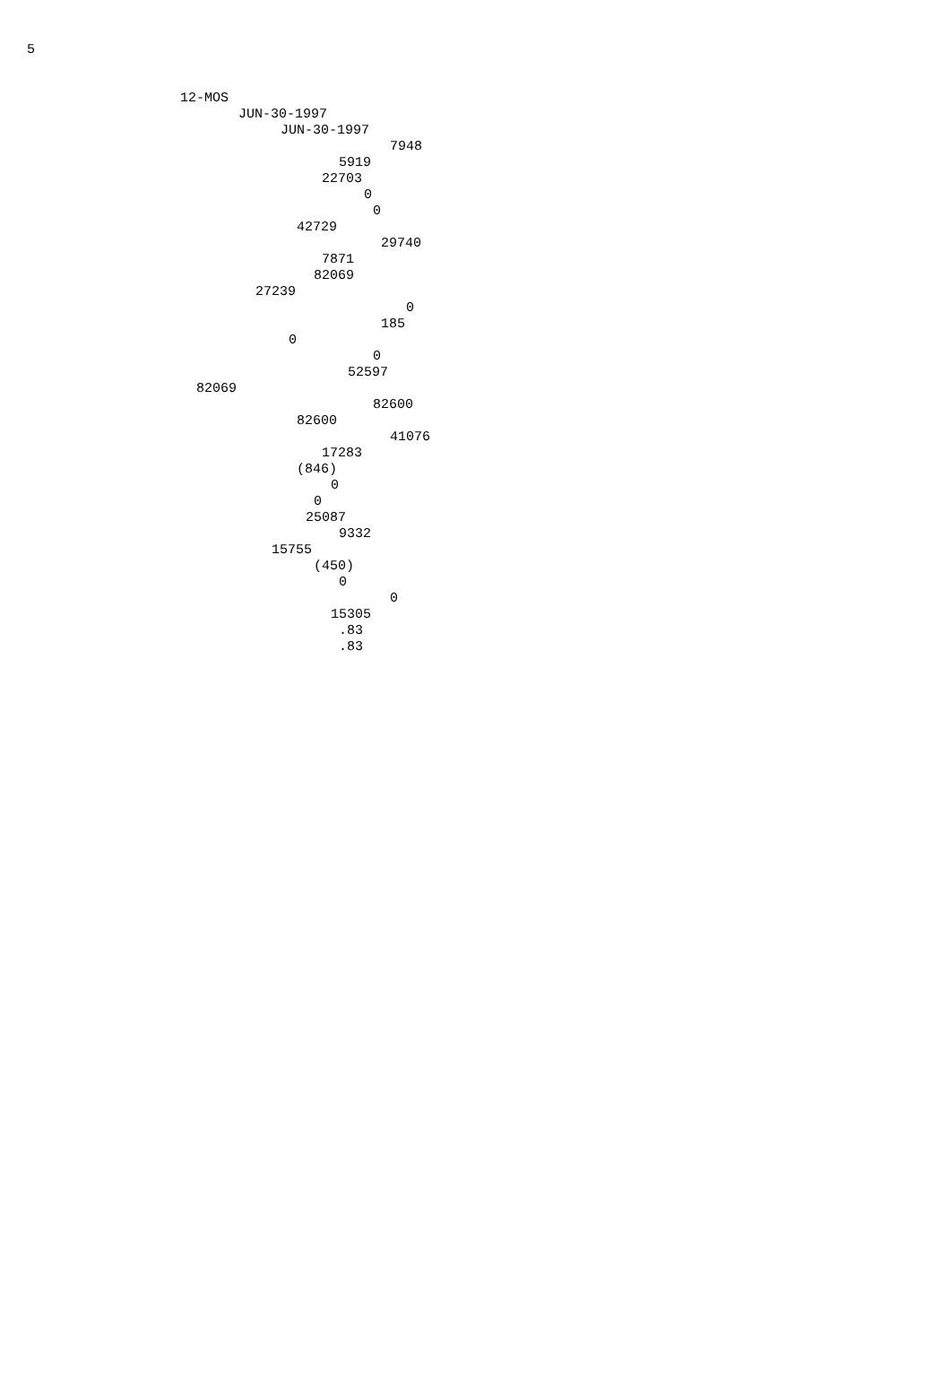5
12-MOS
JUN-30-1997
JUN-30-1997
7948
5919
22703
0
0
42729
29740
7871
82069
27239
0
185
0
0
52597
82069
82600
82600
41076
17283
(846)
0
0
25087
9332
15755
(450)
0
0
15305
.83
.83